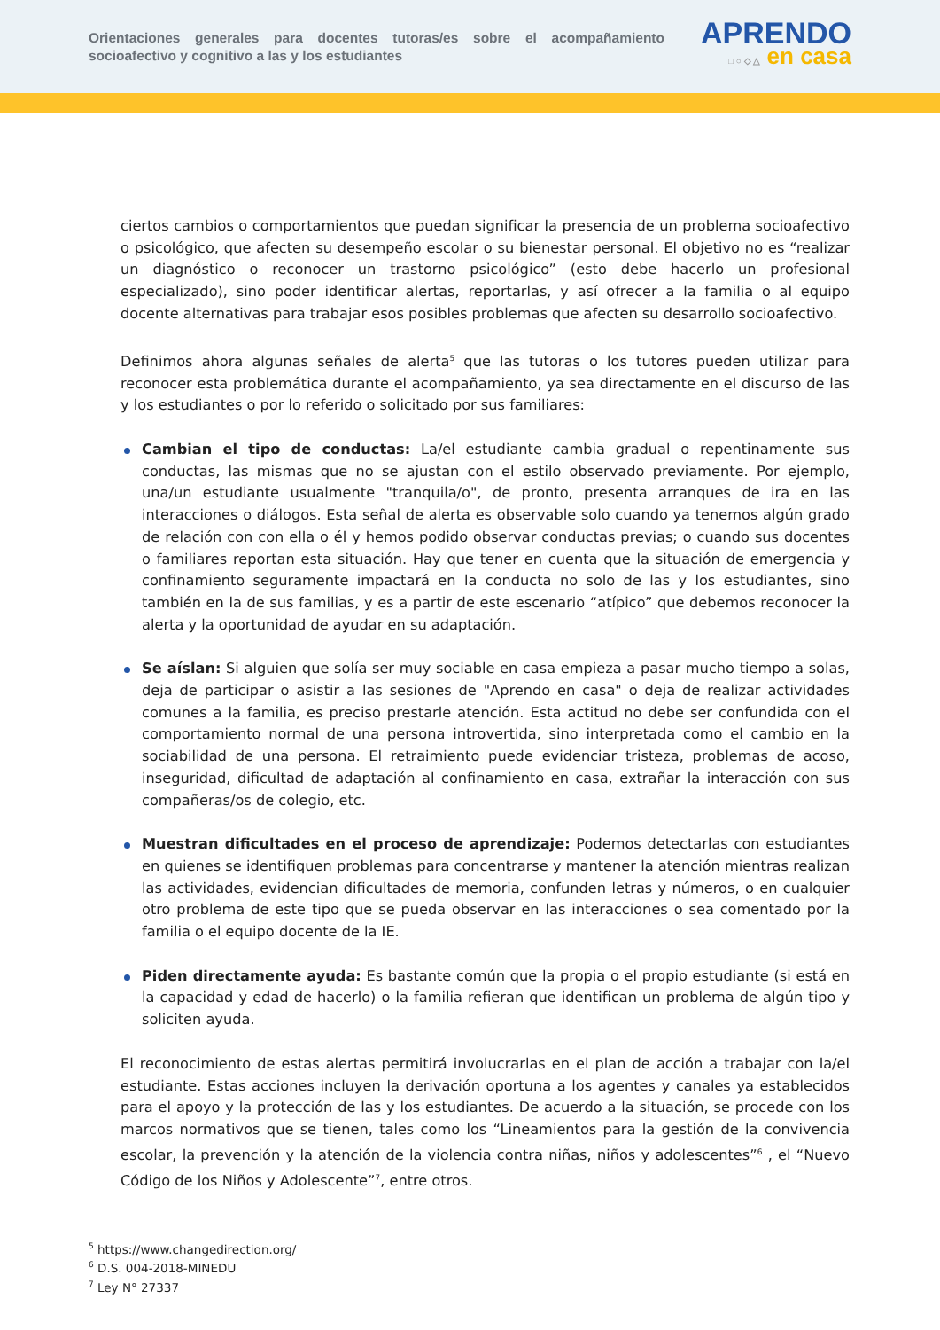Orientaciones generales para docentes tutoras/es sobre el acompañamiento socioafectivo y cognitivo a las y los estudiantes
APRENDO
□ ○ ◇ △ en casa
ciertos cambios o comportamientos que puedan significar la presencia de un problema socioafectivo o psicológico, que afecten su desempeño escolar o su bienestar personal. El objetivo no es “realizar un diagnóstico o reconocer un trastorno psicológico” (esto debe hacerlo un profesional especializado), sino poder identificar alertas, reportarlas, y así ofrecer a la familia o al equipo docente alternativas para trabajar esos posibles problemas que afecten su desarrollo socioafectivo.
Definimos ahora algunas señales de alerta<sup>5</sup> que las tutoras o los tutores pueden utilizar para reconocer esta problemática durante el acompañamiento, ya sea directamente en el discurso de las y los estudiantes o por lo referido o solicitado por sus familiares:
Cambian el tipo de conductas: La/el estudiante cambia gradual o repentinamente sus conductas, las mismas que no se ajustan con el estilo observado previamente. Por ejemplo, una/un estudiante usualmente "tranquila/o", de pronto, presenta arranques de ira en las interacciones o diálogos. Esta señal de alerta es observable solo cuando ya tenemos algún grado de relación con con ella o él y hemos podido observar conductas previas; o cuando sus docentes o familiares reportan esta situación. Hay que tener en cuenta que la situación de emergencia y confinamiento seguramente impactará en la conducta no solo de las y los estudiantes, sino también en la de sus familias, y es a partir de este escenario “atípico” que debemos reconocer la alerta y la oportunidad de ayudar en su adaptación.
Se aíslan: Si alguien que solía ser muy sociable en casa empieza a pasar mucho tiempo a solas, deja de participar o asistir a las sesiones de "Aprendo en casa" o deja de realizar actividades comunes a la familia, es preciso prestarle atención. Esta actitud no debe ser confundida con el comportamiento normal de una persona introvertida, sino interpretada como el cambio en la sociabilidad de una persona. El retraimiento puede evidenciar tristeza, problemas de acoso, inseguridad, dificultad de adaptación al confinamiento en casa, extrañar la interacción con sus compañeras/os de colegio, etc.
Muestran dificultades en el proceso de aprendizaje: Podemos detectarlas con estudiantes en quienes se identifiquen problemas para concentrarse y mantener la atención mientras realizan las actividades, evidencian dificultades de memoria, confunden letras y números, o en cualquier otro problema de este tipo que se pueda observar en las interacciones o sea comentado por la familia o el equipo docente de la IE.
Piden directamente ayuda: Es bastante común que la propia o el propio estudiante (si está en la capacidad y edad de hacerlo) o la familia refieran que identifican un problema de algún tipo y soliciten ayuda.
El reconocimiento de estas alertas permitirá involucrarlas en el plan de acción a trabajar con la/el estudiante. Estas acciones incluyen la derivación oportuna a los agentes y canales ya establecidos para el apoyo y la protección de las y los estudiantes. De acuerdo a la situación, se procede con los marcos normativos que se tienen, tales como los “Lineamientos para la gestión de la convivencia escolar, la prevención y la atención de la violencia contra niñas, niños y adolescentes”<sup>6</sup> , el “Nuevo Código de los Niños y Adolescente”<sup>7</sup>, entre otros.
<sup>5</sup> https://www.changedirection.org/
<sup>6</sup> D.S. 004-2018-MINEDU
<sup>7</sup> Ley N° 27337